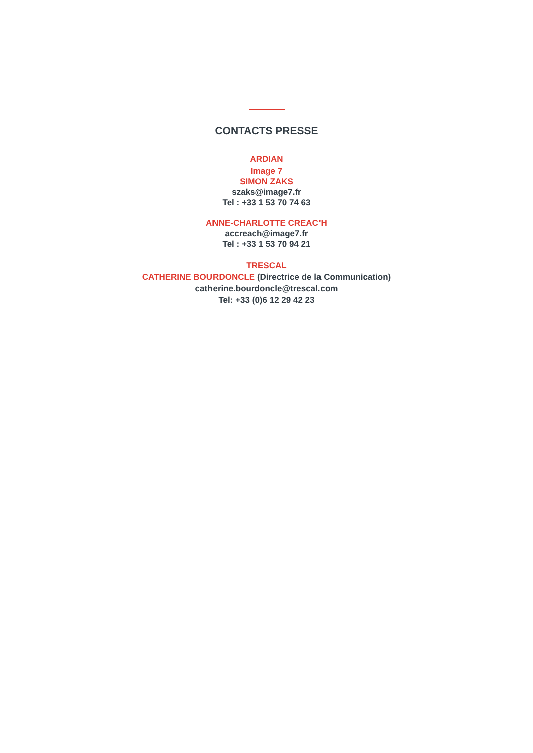CONTACTS PRESSE
ARDIAN
Image 7
SIMON ZAKS
szaks@image7.fr
Tel : +33 1 53 70 74 63
ANNE-CHARLOTTE CREAC’H
accreach@image7.fr
Tel : +33 1 53 70 94 21
TRESCAL
CATHERINE BOURDONCLE (Directrice de la Communication)
catherine.bourdoncle@trescal.com
Tel: +33 (0)6 12 29 42 23